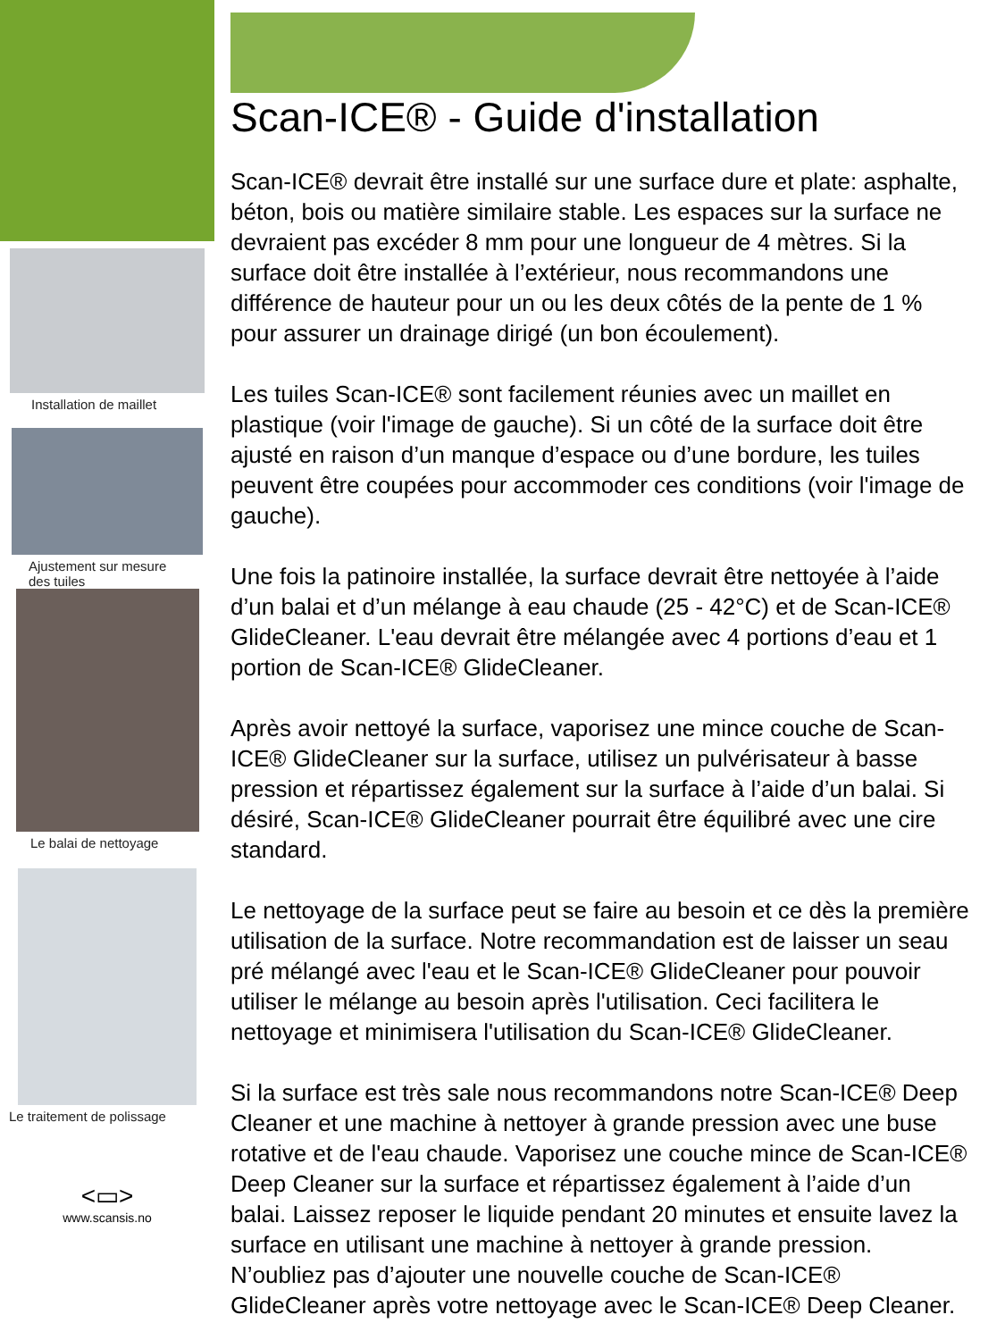Installation de maillet
Ajustement sur mesure
des tuiles
Le balai de nettoyage
Le traitement de polissage
<▭>
www.scansis.no
Scan-ICE® - Guide d'installation
Scan-ICE® devrait être installé sur une surface dure et plate: asphalte, béton, bois ou matière similaire stable. Les espaces sur la surface ne devraient pas excéder 8 mm pour une longueur de 4 mètres. Si la surface doit être installée à l’extérieur, nous recommandons une différence de hauteur pour un ou les deux côtés de la pente de 1 % pour assurer un drainage dirigé (un bon écoulement).
Les tuiles Scan-ICE® sont facilement réunies avec un maillet en plastique (voir l'image de gauche). Si un côté de la surface doit être ajusté en raison d’un manque d’espace ou d’une bordure, les tuiles peuvent être coupées pour accommoder ces conditions (voir l'image de gauche).
Une fois la patinoire installée, la surface devrait être nettoyée à l’aide d’un balai et d’un mélange à eau chaude (25 - 42°C) et de Scan-ICE® GlideCleaner. L'eau devrait être mélangée avec 4 portions d’eau et 1 portion de Scan-ICE® GlideCleaner.
Après avoir nettoyé la surface, vaporisez une mince couche de Scan-ICE® GlideCleaner sur la surface, utilisez un pulvérisateur à basse pression et répartissez également sur la surface à l’aide d’un balai. Si désiré, Scan-ICE® GlideCleaner pourrait être équilibré avec une cire standard.
Le nettoyage de la surface peut se faire au besoin et ce dès la première utilisation de la surface. Notre recommandation est de laisser un seau pré mélangé avec l'eau et le Scan-ICE® GlideCleaner pour pouvoir utiliser le mélange au besoin après l'utilisation. Ceci facilitera le nettoyage et minimisera l'utilisation du Scan-ICE® GlideCleaner.
Si la surface est très sale nous recommandons notre Scan-ICE® Deep Cleaner et une machine à nettoyer à grande pression avec une buse rotative et de l'eau chaude. Vaporisez une couche mince de Scan-ICE® Deep Cleaner sur la surface et répartissez également à l’aide d’un balai. Laissez reposer le liquide pendant 20 minutes et ensuite lavez la surface en utilisant une machine à nettoyer à grande pression. N’oubliez pas d’ajouter une nouvelle couche de Scan-ICE® GlideCleaner après votre nettoyage avec le Scan-ICE® Deep Cleaner.